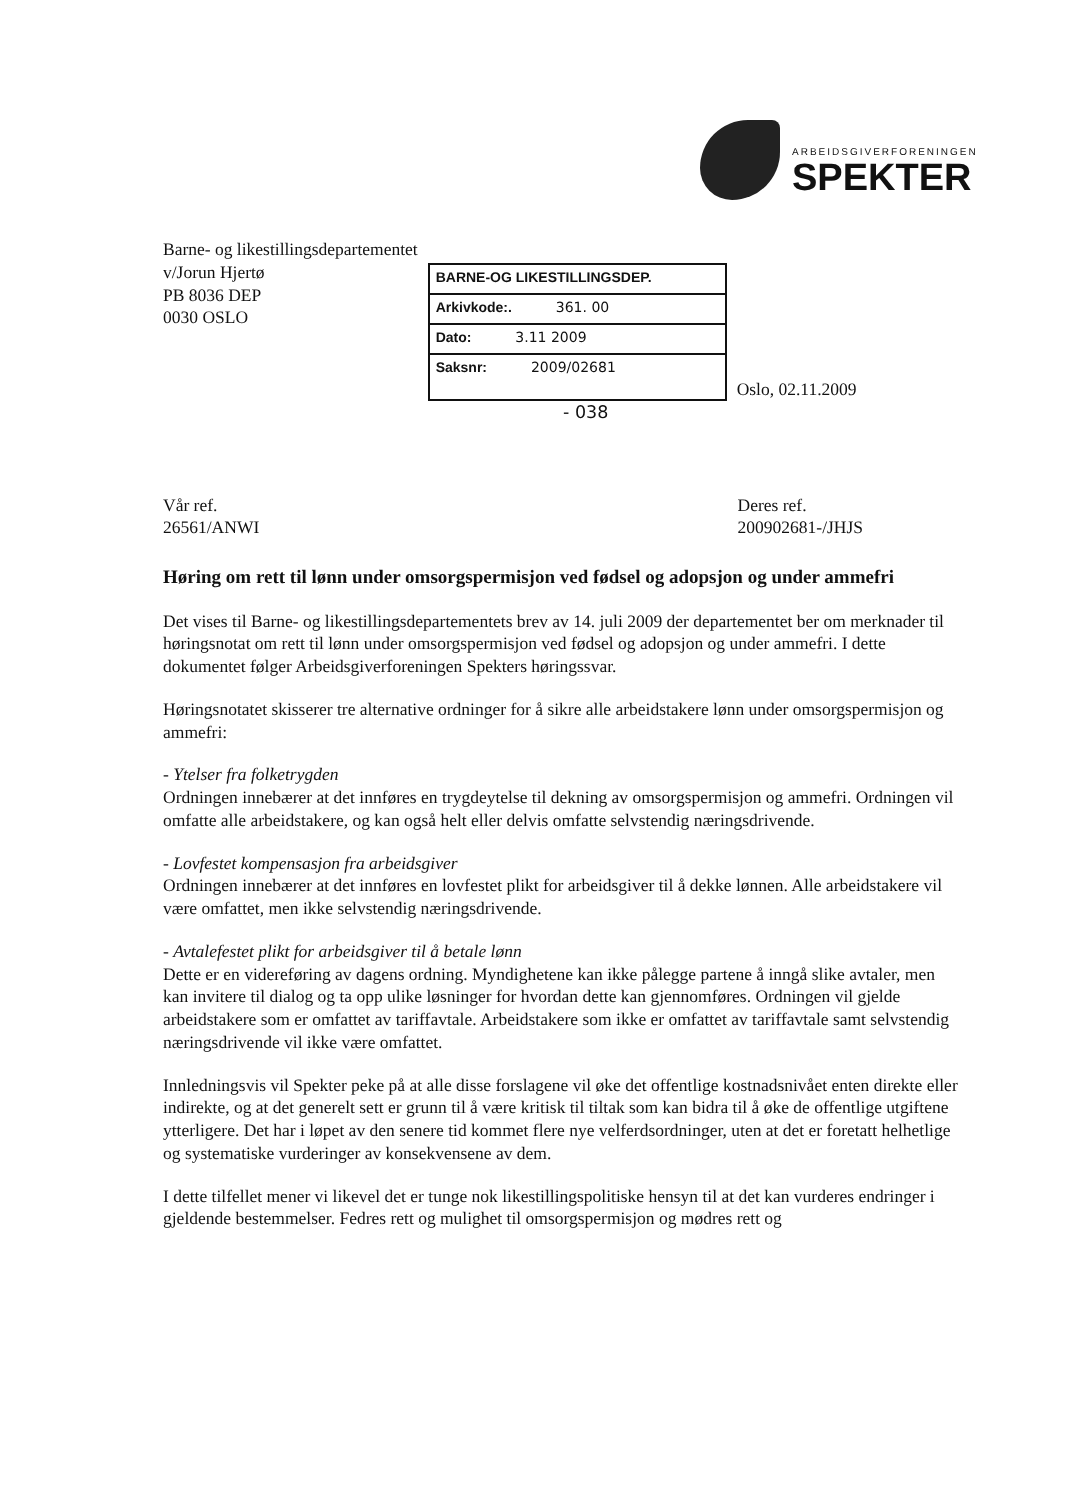ARBEIDSGIVERFORENINGEN
SPEKTER
Barne- og likestillingsdepartementet
v/Jorun Hjertø
PB 8036 DEP
0030 OSLO
BARNE-OG LIKESTILLINGSDEP.
Arkivkode:. 361. 00
Dato: 3.11 2009
Saksnr: 2009/02681
Oslo, 02.11.2009
- 038
Vår ref.
26561/ANWI
Deres ref.
200902681-/JHJS
Høring om rett til lønn under omsorgspermisjon ved fødsel og adopsjon og under ammefri
Det vises til Barne- og likestillingsdepartementets brev av 14. juli 2009 der departementet ber om merknader til høringsnotat om rett til lønn under omsorgspermisjon ved fødsel og adopsjon og under ammefri. I dette dokumentet følger Arbeidsgiverforeningen Spekters høringssvar.
Høringsnotatet skisserer tre alternative ordninger for å sikre alle arbeidstakere lønn under omsorgspermisjon og ammefri:
- Ytelser fra folketrygden
Ordningen innebærer at det innføres en trygdeytelse til dekning av omsorgspermisjon og ammefri. Ordningen vil omfatte alle arbeidstakere, og kan også helt eller delvis omfatte selvstendig næringsdrivende.
- Lovfestet kompensasjon fra arbeidsgiver
Ordningen innebærer at det innføres en lovfestet plikt for arbeidsgiver til å dekke lønnen. Alle arbeidstakere vil være omfattet, men ikke selvstendig næringsdrivende.
- Avtalefestet plikt for arbeidsgiver til å betale lønn
Dette er en videreføring av dagens ordning. Myndighetene kan ikke pålegge partene å inngå slike avtaler, men kan invitere til dialog og ta opp ulike løsninger for hvordan dette kan gjennomføres. Ordningen vil gjelde arbeidstakere som er omfattet av tariffavtale. Arbeidstakere som ikke er omfattet av tariffavtale samt selvstendig næringsdrivende vil ikke være omfattet.
Innledningsvis vil Spekter peke på at alle disse forslagene vil øke det offentlige kostnadsnivået enten direkte eller indirekte, og at det generelt sett er grunn til å være kritisk til tiltak som kan bidra til å øke de offentlige utgiftene ytterligere. Det har i løpet av den senere tid kommet flere nye velferdsordninger, uten at det er foretatt helhetlige og systematiske vurderinger av konsekvensene av dem.
I dette tilfellet mener vi likevel det er tunge nok likestillingspolitiske hensyn til at det kan vurderes endringer i gjeldende bestemmelser. Fedres rett og mulighet til omsorgspermisjon og mødres rett og